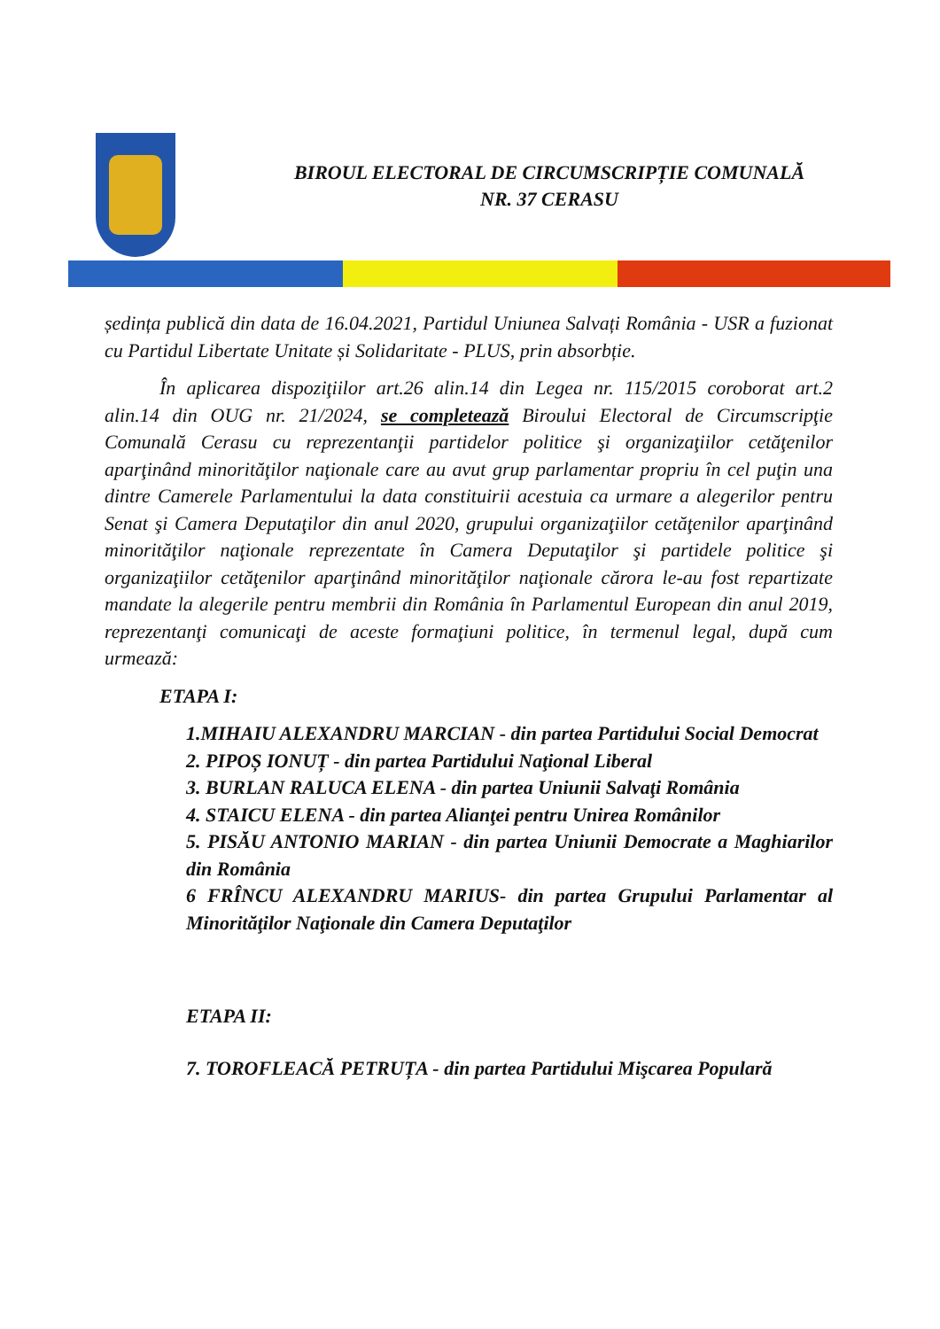BIROUL ELECTORAL DE CIRCUMSCRIPȚIE COMUNALĂ
NR. 37 CERASU
ședința publică din data de 16.04.2021, Partidul Uniunea Salvați România - USR a fuzionat cu Partidul Libertate Unitate și Solidaritate - PLUS, prin absorbție.
În aplicarea dispoziţiilor art.26 alin.14 din Legea nr. 115/2015 coroborat art.2 alin.14 din OUG nr. 21/2024, se completează Biroului Electoral de Circumscripţie Comunală Cerasu cu reprezentanţii partidelor politice şi organizaţiilor cetăţenilor aparţinând minorităţilor naţionale care au avut grup parlamentar propriu în cel puţin una dintre Camerele Parlamentului la data constituirii acestuia ca urmare a alegerilor pentru Senat şi Camera Deputaţilor din anul 2020, grupului organizaţiilor cetăţenilor aparţinând minorităţilor naţionale reprezentate în Camera Deputaţilor şi partidele politice şi organizaţiilor cetăţenilor aparţinând minorităţilor naţionale cărora le-au fost repartizate mandate la alegerile pentru membrii din România în Parlamentul European din anul 2019, reprezentanţi comunicaţi de aceste formaţiuni politice, în termenul legal, după cum urmează:
ETAPA I:
1.MIHAIU ALEXANDRU MARCIAN - din partea Partidului Social Democrat
2. PIPOȘ IONUȚ - din partea Partidului Naţional Liberal
3. BURLAN RALUCA ELENA - din partea Uniunii Salvaţi România
4. STAICU ELENA - din partea Alianţei pentru Unirea Românilor
5. PISĂU ANTONIO MARIAN - din partea Uniunii Democrate a Maghiarilor din România
6 FRÎNCU ALEXANDRU MARIUS- din partea Grupului Parlamentar al Minorităţilor Naţionale din Camera Deputaţilor
ETAPA II:
7. TOROFLEACĂ PETRUȚA - din partea Partidului Mişcarea Populară